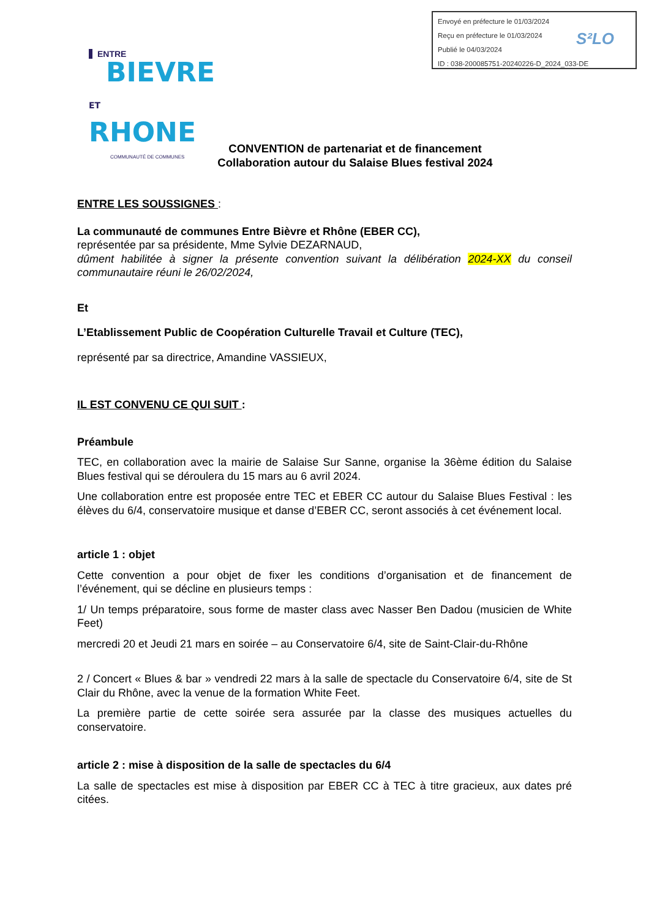Envoyé en préfecture le 01/03/2024
Reçu en préfecture le 01/03/2024
Publié le 04/03/2024
ID : 038-200085751-20240226-D_2024_033-DE
S²LO
ENTRE
BIEVRE
ET RHONE
COMMUNAUTÉ DE COMMUNES
CONVENTION de partenariat et de financement
Collaboration autour du Salaise Blues festival 2024
ENTRE LES SOUSSIGNES :
La communauté de communes Entre Bièvre et Rhône (EBER CC),
représentée par sa présidente, Mme Sylvie DEZARNAUD,
dûment habilitée à signer la présente convention suivant la délibération 2024-XX du conseil communautaire réuni le 26/02/2024,
Et
L’Etablissement Public de Coopération Culturelle Travail et Culture (TEC),
représenté par sa directrice, Amandine VASSIEUX,
IL EST CONVENU CE QUI SUIT :
Préambule
TEC, en collaboration avec la mairie de Salaise Sur Sanne, organise la 36ème édition du Salaise Blues festival qui se déroulera du 15 mars au 6 avril 2024.
Une collaboration entre est proposée entre TEC et EBER CC autour du Salaise Blues Festival : les élèves du 6/4, conservatoire musique et danse d’EBER CC, seront associés à cet événement local.
article 1 : objet
Cette convention a pour objet de fixer les conditions d’organisation et de financement de l’événement, qui se décline en plusieurs temps :
1/ Un temps préparatoire, sous forme de master class avec Nasser Ben Dadou (musicien de White Feet)
mercredi 20 et Jeudi 21 mars en soirée – au Conservatoire 6/4, site de Saint-Clair-du-Rhône
2 / Concert « Blues & bar » vendredi 22 mars à la salle de spectacle du Conservatoire 6/4, site de St Clair du Rhône, avec la venue de la formation White Feet.
La première partie de cette soirée sera assurée par la classe des musiques actuelles du conservatoire.
article 2 : mise à disposition de la salle de spectacles du 6/4
La salle de spectacles est mise à disposition par EBER CC à TEC à titre gracieux, aux dates pré citées.